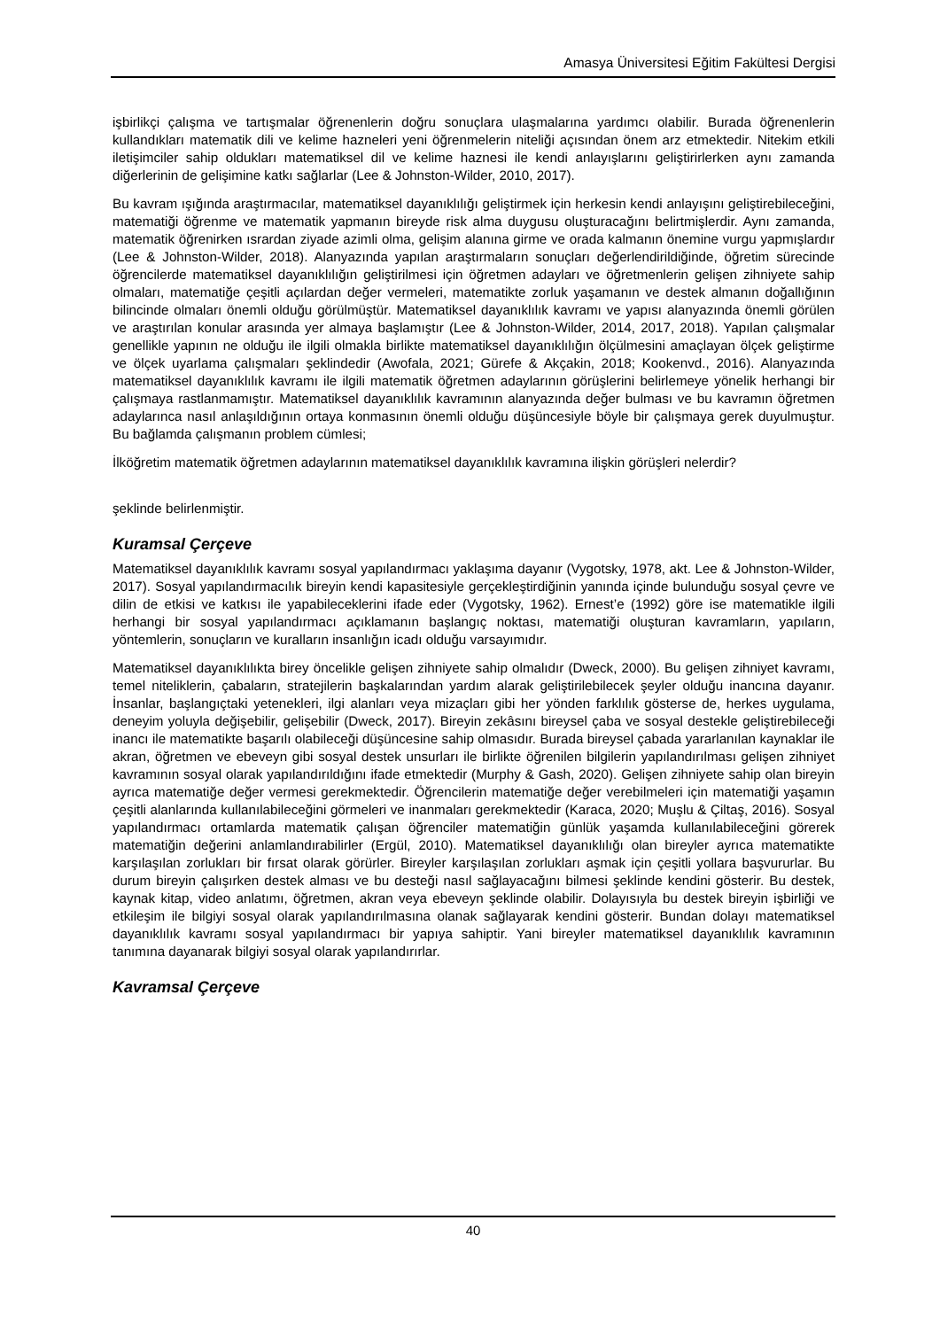Amasya Üniversitesi Eğitim Fakültesi Dergisi
işbirlikçi çalışma ve tartışmalar öğrenenlerin doğru sonuçlara ulaşmalarına yardımcı olabilir. Burada öğrenenlerin kullandıkları matematik dili ve kelime hazneleri yeni öğrenmelerin niteliği açısından önem arz etmektedir. Nitekim etkili iletişimciler sahip oldukları matematiksel dil ve kelime haznesi ile kendi anlayışlarını geliştirirlerken aynı zamanda diğerlerinin de gelişimine katkı sağlarlar (Lee & Johnston-Wilder, 2010, 2017).
Bu kavram ışığında araştırmacılar, matematiksel dayanıklılığı geliştirmek için herkesin kendi anlayışını geliştirebileceğini, matematiği öğrenme ve matematik yapmanın bireyde risk alma duygusu oluşturacağını belirtmişlerdir. Aynı zamanda, matematik öğrenirken ısrardan ziyade azimli olma, gelişim alanına girme ve orada kalmanın önemine vurgu yapmışlardır (Lee & Johnston-Wilder, 2018). Alanyazında yapılan araştırmaların sonuçları değerlendirildiğinde, öğretim sürecinde öğrencilerde matematiksel dayanıklılığın geliştirilmesi için öğretmen adayları ve öğretmenlerin gelişen zihniyete sahip olmaları, matematiğe çeşitli açılardan değer vermeleri, matematikte zorluk yaşamanın ve destek almanın doğallığının bilincinde olmaları önemli olduğu görülmüştür. Matematiksel dayanıklılık kavramı ve yapısı alanyazında önemli görülen ve araştırılan konular arasında yer almaya başlamıştır (Lee & Johnston-Wilder, 2014, 2017, 2018). Yapılan çalışmalar genellikle yapının ne olduğu ile ilgili olmakla birlikte matematiksel dayanıklılığın ölçülmesini amaçlayan ölçek geliştirme ve ölçek uyarlama çalışmaları şeklindedir (Awofala, 2021; Gürefe & Akçakin, 2018; Kookenvd., 2016). Alanyazında matematiksel dayanıklılık kavramı ile ilgili matematik öğretmen adaylarının görüşlerini belirlemeye yönelik herhangi bir çalışmaya rastlanmamıştır. Matematiksel dayanıklılık kavramının alanyazında değer bulması ve bu kavramın öğretmen adaylarınca nasıl anlaşıldığının ortaya konmasının önemli olduğu düşüncesiyle böyle bir çalışmaya gerek duyulmuştur. Bu bağlamda çalışmanın problem cümlesi;
İlköğretim matematik öğretmen adaylarının matematiksel dayanıklılık kavramına ilişkin görüşleri nelerdir?
şeklinde belirlenmiştir.
Kuramsal Çerçeve
Matematiksel dayanıklılık kavramı sosyal yapılandırmacı yaklaşıma dayanır (Vygotsky, 1978, akt. Lee & Johnston-Wilder, 2017). Sosyal yapılandırmacılık bireyin kendi kapasitesiyle gerçekleştirdiğinin yanında içinde bulunduğu sosyal çevre ve dilin de etkisi ve katkısı ile yapabileceklerini ifade eder (Vygotsky, 1962). Ernest’e (1992) göre ise matematikle ilgili herhangi bir sosyal yapılandırmacı açıklamanın başlangıç noktası, matematiği oluşturan kavramların, yapıların, yöntemlerin, sonuçların ve kuralların insanlığın icadı olduğu varsayımıdır.
Matematiksel dayanıklılıkta birey öncelikle gelişen zihniyete sahip olmalıdır (Dweck, 2000). Bu gelişen zihniyet kavramı, temel niteliklerin, çabaların, stratejilerin başkalarından yardım alarak geliştirilebilecek şeyler olduğu inancına dayanır. İnsanlar, başlangıçtaki yetenekleri, ilgi alanları veya mizaçları gibi her yönden farklılık gösterse de, herkes uygulama, deneyim yoluyla değişebilir, gelişebilir (Dweck, 2017). Bireyin zekâsını bireysel çaba ve sosyal destekle geliştirebileceği inancı ile matematikte başarılı olabileceği düşüncesine sahip olmasıdır. Burada bireysel çabada yararlanılan kaynaklar ile akran, öğretmen ve ebeveyn gibi sosyal destek unsurları ile birlikte öğrenilen bilgilerin yapılandırılması gelişen zihniyet kavramının sosyal olarak yapılandırıldığını ifade etmektedir (Murphy & Gash, 2020). Gelişen zihniyete sahip olan bireyin ayrıca matematiğe değer vermesi gerekmektedir. Öğrencilerin matematiğe değer verebilmeleri için matematiği yaşamın çeşitli alanlarında kullanılabileceğini görmeleri ve inanmaları gerekmektedir (Karaca, 2020; Muşlu & Çiltaş, 2016). Sosyal yapılandırmacı ortamlarda matematik çalışan öğrenciler matematiğin günlük yaşamda kullanılabileceğini görerek matematiğin değerini anlamlandırabilirler (Ergül, 2010). Matematiksel dayanıklılığı olan bireyler ayrıca matematikte karşılaşılan zorlukları bir fırsat olarak görürler. Bireyler karşılaşılan zorlukları aşmak için çeşitli yollara başvururlar. Bu durum bireyin çalışırken destek alması ve bu desteği nasıl sağlayacağını bilmesi şeklinde kendini gösterir. Bu destek, kaynak kitap, video anlatımı, öğretmen, akran veya ebeveyn şeklinde olabilir. Dolayısıyla bu destek bireyin işbirliği ve etkileşim ile bilgiyi sosyal olarak yapılandırılmasına olanak sağlayarak kendini gösterir. Bundan dolayı matematiksel dayanıklılık kavramı sosyal yapılandırmacı bir yapıya sahiptir. Yani bireyler matematiksel dayanıklılık kavramının tanımına dayanarak bilgiyi sosyal olarak yapılandırırlar.
Kavramsal Çerçeve
40